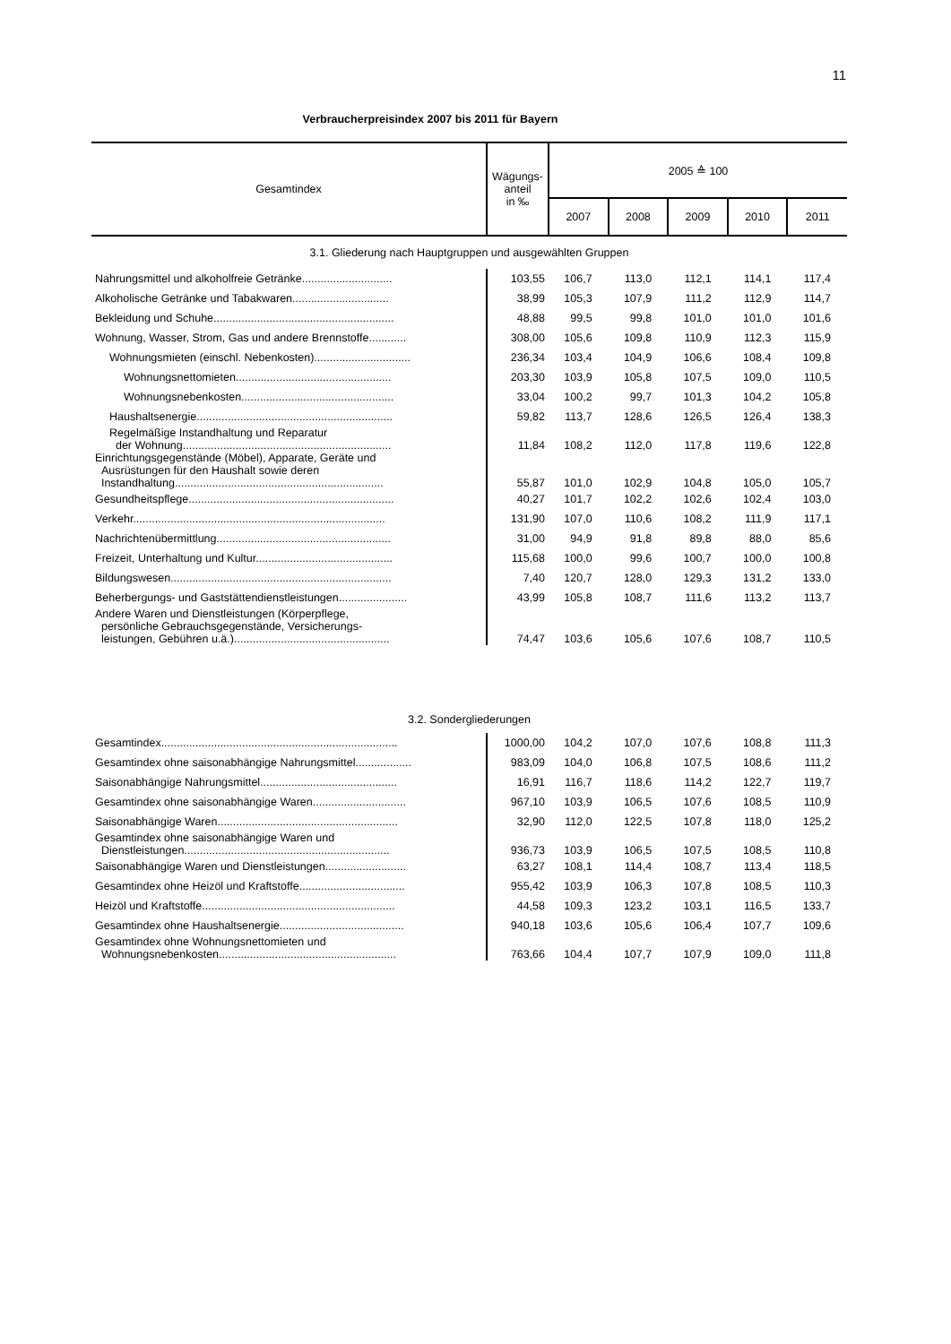11
Verbraucherpreisindex 2007 bis 2011 für Bayern
| Gesamtindex | Wägungs- anteil in ‰ | 2005 ≙ 100 | | | | |
| --- | --- | --- | --- | --- | --- | --- |
| | | 2007 | 2008 | 2009 | 2010 | 2011 |
| 3.1. Gliederung nach Hauptgruppen und ausgewählten Gruppen | | | | | | |
| Nahrungsmittel und alkoholfreie Getränke............................. | 103,55 | 106,7 | 113,0 | 112,1 | 114,1 | 117,4 |
| Alkoholische Getränke und Tabakwaren............................... | 38,99 | 105,3 | 107,9 | 111,2 | 112,9 | 114,7 |
| Bekleidung und Schuhe.......................................................... | 48,88 | 99,5 | 99,8 | 101,0 | 101,0 | 101,6 |
| Wohnung, Wasser, Strom, Gas und andere Brennstoffe............ | 308,00 | 105,6 | 109,8 | 110,9 | 112,3 | 115,9 |
| Wohnungsmieten (einschl. Nebenkosten)............................... | 236,34 | 103,4 | 104,9 | 106,6 | 108,4 | 109,8 |
| Wohnungsnettomieten.................................................. | 203,30 | 103,9 | 105,8 | 107,5 | 109,0 | 110,5 |
| Wohnungsnebenkosten................................................. | 33,04 | 100,2 | 99,7 | 101,3 | 104,2 | 105,8 |
| Haushaltsenergie............................................................... | 59,82 | 113,7 | 128,6 | 126,5 | 126,4 | 138,3 |
| Regelmäßige Instandhaltung und Reparatur der Wohnung................................................................... | 11,84 | 108,2 | 112,0 | 117,8 | 119,6 | 122,8 |
| Einrichtungsgegenstände (Möbel), Apparate, Geräte und Ausrüstungen für den Haushalt sowie deren Instandhaltung................................................................... | 55,87 | 101,0 | 102,9 | 104,8 | 105,0 | 105,7 |
| Gesundheitspflege.................................................................. | 40,27 | 101,7 | 102,2 | 102,6 | 102,4 | 103,0 |
| Verkehr................................................................................. | 131,90 | 107,0 | 110,6 | 108,2 | 111,9 | 117,1 |
| Nachrichtenübermittlung........................................................ | 31,00 | 94,9 | 91,8 | 89,8 | 88,0 | 85,6 |
| Freizeit, Unterhaltung und Kultur............................................ | 115,68 | 100,0 | 99,6 | 100,7 | 100,0 | 100,8 |
| Bildungswesen....................................................................... | 7,40 | 120,7 | 128,0 | 129,3 | 131,2 | 133,0 |
| Beherbergungs- und Gaststättendienstleistungen...................... | 43,99 | 105,8 | 108,7 | 111,6 | 113,2 | 113,7 |
| Andere Waren und Dienstleistungen (Körperpflege, persönliche Gebrauchsgegenstände, Versicherungs- leistungen, Gebühren u.ä.).................................................. | 74,47 | 103,6 | 105,6 | 107,6 | 108,7 | 110,5 |
| 3.2. Sondergliederungen | | | | | | |
| Gesamtindex............................................................................ | 1000,00 | 104,2 | 107,0 | 107,6 | 108,8 | 111,3 |
| Gesamtindex ohne saisonabhängige Nahrungsmittel.................. | 983,09 | 104,0 | 106,8 | 107,5 | 108,6 | 111,2 |
| Saisonabhängige Nahrungsmittel............................................ | 16,91 | 116,7 | 118,6 | 114,2 | 122,7 | 119,7 |
| Gesamtindex ohne saisonabhängige Waren.............................. | 967,10 | 103,9 | 106,5 | 107,6 | 108,5 | 110,9 |
| Saisonabhängige Waren.......................................................... | 32,90 | 112,0 | 122,5 | 107,8 | 118,0 | 125,2 |
| Gesamtindex ohne saisonabhängige Waren und Dienstleistungen.................................................................. | 936,73 | 103,9 | 106,5 | 107,5 | 108,5 | 110,8 |
| Saisonabhängige Waren und Dienstleistungen.......................... | 63,27 | 108,1 | 114,4 | 108,7 | 113,4 | 118,5 |
| Gesamtindex ohne Heizöl und Kraftstoffe.................................. | 955,42 | 103,9 | 106,3 | 107,8 | 108,5 | 110,3 |
| Heizöl und Kraftstoffe.............................................................. | 44,58 | 109,3 | 123,2 | 103,1 | 116,5 | 133,7 |
| Gesamtindex ohne Haushaltsenergie........................................ | 940,18 | 103,6 | 105,6 | 106,4 | 107,7 | 109,6 |
| Gesamtindex ohne Wohnungsnettomieten und Wohnungsnebenkosten......................................................... | 763,66 | 104,4 | 107,7 | 107,9 | 109,0 | 111,8 |